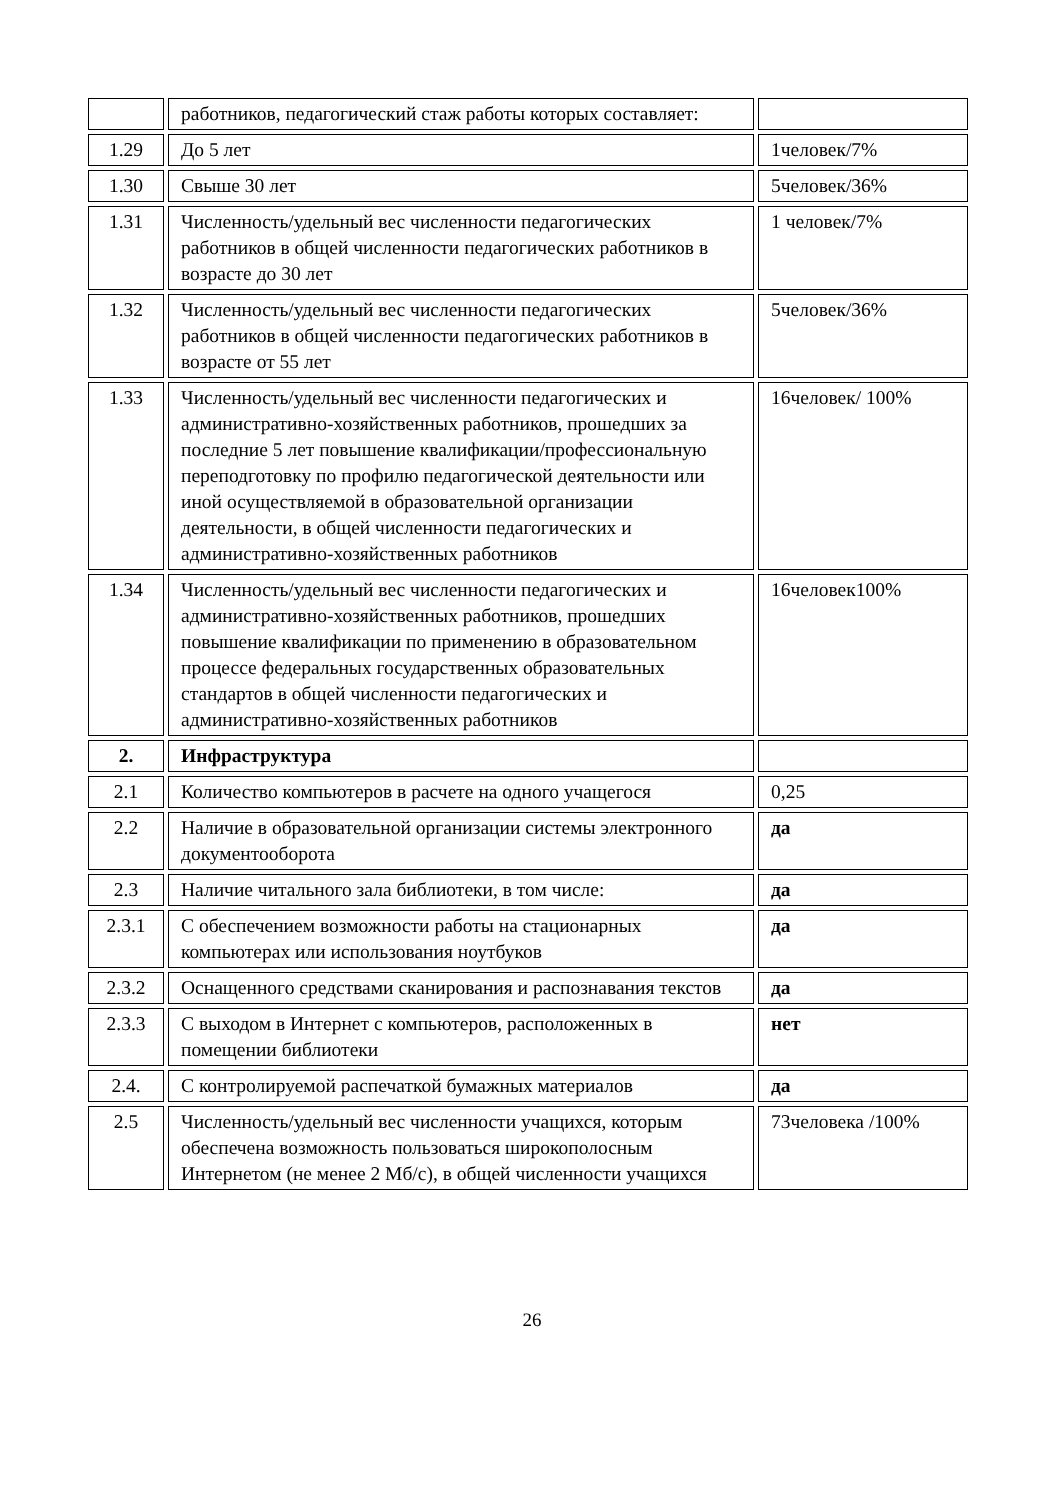| | работников, педагогический стаж работы которых составляет: | |
| 1.29 | До 5 лет | 1человек/7% |
| 1.30 | Свыше 30 лет | 5человек/36% |
| 1.31 | Численность/удельный вес численности педагогических работников в общей численности педагогических работников в возрасте до 30 лет | 1 человек/7% |
| 1.32 | Численность/удельный вес численности педагогических работников в общей численности педагогических работников в возрасте от 55 лет | 5человек/36% |
| 1.33 | Численность/удельный вес численности педагогических и административно-хозяйственных работников, прошедших за последние 5 лет повышение квалификации/профессиональную переподготовку по профилю педагогической деятельности или иной осуществляемой в образовательной организации деятельности, в общей численности педагогических и административно-хозяйственных работников | 16человек/ 100% |
| 1.34 | Численность/удельный вес численности педагогических и административно-хозяйственных работников, прошедших повышение квалификации по применению в образовательном процессе федеральных государственных образовательных стандартов в общей численности педагогических и административно-хозяйственных работников | 16человек100% |
| 2. | Инфраструктура | |
| 2.1 | Количество компьютеров в расчете на одного учащегося | 0,25 |
| 2.2 | Наличие в образовательной организации системы электронного документооборота | да |
| 2.3 | Наличие читального зала библиотеки, в том числе: | да |
| 2.3.1 | С обеспечением возможности работы на стационарных компьютерах или использования ноутбуков | да |
| 2.3.2 | Оснащенного средствами сканирования и распознавания текстов | да |
| 2.3.3 | С выходом в Интернет с компьютеров, расположенных в помещении библиотеки | нет |
| 2.4. | С контролируемой распечаткой бумажных материалов | да |
| 2.5 | Численность/удельный вес численности учащихся, которым обеспечена возможность пользоваться широкополосным Интернетом (не менее 2 Мб/с), в общей численности учащихся | 73человека /100% |
26